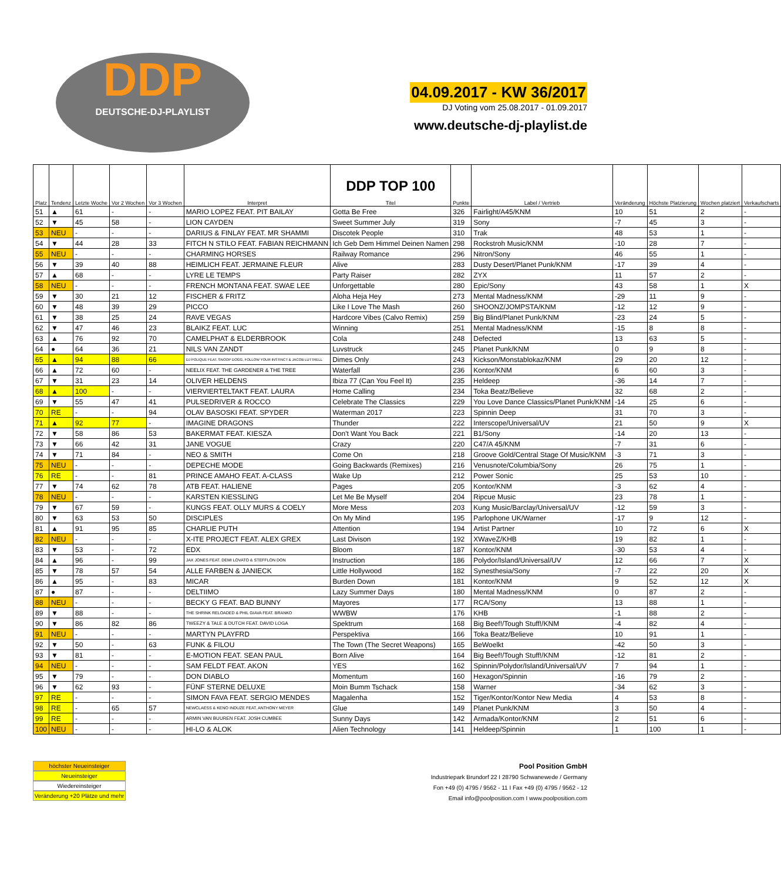DDP
DEUTSCHE-DJ-PLAYLIST
04.09.2017 - KW 36/2017
DJ Voting vom 25.08.2017 - 01.09.2017
www.deutsche-dj-playlist.de
| Platz | Tendenz | Letzte Woche | Vor 2 Wochen | Vor 3 Wochen | Interpret | DDP TOP 100 Titel | Punkte | Label / Vertrieb | Veränderung | Höchste Platzierung | Wochen platziert | Verkaufscharts |
| --- | --- | --- | --- | --- | --- | --- | --- | --- | --- | --- | --- | --- |
| 51 | ▲ | 61 | - | - | MARIO LOPEZ FEAT. PIT BAILAY | Gotta Be Free | 326 | Fairlight/A45/KNM | 10 | 51 | 2 | - |
| 52 | ▼ | 45 | 58 | - | LION CAYDEN | Sweet Summer July | 319 | Sony | -7 | 45 | 3 | - |
| 53 | NEU | - | - | - | DARIUS & FINLAY FEAT. MR SHAMMI | Discotek People | 310 | Trak | 48 | 53 | 1 | - |
| 54 | ▼ | 44 | 28 | 33 | FITCH N STILO FEAT. FABIAN REICHMANN | Ich Geb Dem Himmel Deinen Namen | 298 | Rockstroh Music/KNM | -10 | 28 | 7 | - |
| 55 | NEU | - | - | - | CHARMING HORSES | Railway Romance | 296 | Nitron/Sony | 46 | 55 | 1 | - |
| 56 | ▼ | 39 | 40 | 88 | HEIMLICH FEAT. JERMAINE FLEUR | Alive | 283 | Dusty Desert/Planet Punk/KNM | -17 | 39 | 4 | - |
| 57 | ▲ | 68 | - | - | LYRE LE TEMPS | Party Raiser | 282 | ZYX | 11 | 57 | 2 | - |
| 58 | NEU | - | - | - | FRENCH MONTANA FEAT. SWAE LEE | Unforgettable | 280 | Epic/Sony | 43 | 58 | 1 | X |
| 59 | ▼ | 30 | 21 | 12 | FISCHER & FRITZ | Aloha Heja Hey | 273 | Mental Madness/KNM | -29 | 11 | 9 | - |
| 60 | ▼ | 48 | 39 | 29 | PICCO | Like I Love The Mash | 260 | SHOONZ/JOMPSTA/KNM | -12 | 12 | 9 | - |
| 61 | ▼ | 38 | 25 | 24 | RAVE VEGAS | Hardcore Vibes (Calvo Remix) | 259 | Big Blind/Planet Punk/KNM | -23 | 24 | 5 | - |
| 62 | ▼ | 47 | 46 | 23 | BLAIKZ FEAT. LUC | Winning | 251 | Mental Madness/KNM | -15 | 8 | 8 | - |
| 63 | ▲ | 76 | 92 | 70 | CAMELPHAT & ELDERBROOK | Cola | 248 | Defected | 13 | 63 | 5 | - |
| 64 | ● | 64 | 36 | 21 | NILS VAN ZANDT | Luvstruck | 245 | Planet Punk/KNM | 0 | 9 | 8 | - |
| 65 | ▲ | 94 | 88 | 66 | DJ POLIQUE FEAT. SNOOP DOGG, FOLLOW YOUR INSTINCT & JACOB LUTTRELL | Dimes Only | 243 | Kickson/Monstablokaz/KNM | 29 | 20 | 12 | - |
| 66 | ▲ | 72 | 60 | - | NEELIX FEAT. THE GARDENER & THE TREE | Waterfall | 236 | Kontor/KNM | 6 | 60 | 3 | - |
| 67 | ▼ | 31 | 23 | 14 | OLIVER HELDENS | Ibiza 77 (Can You Feel It) | 235 | Heldeep | -36 | 14 | 7 | - |
| 68 | ▲ | 100 | - | - | VIERVIERTELTAKT FEAT. LAURA | Home Calling | 234 | Toka Beatz/Believe | 32 | 68 | 2 | - |
| 69 | ▼ | 55 | 47 | 41 | PULSEDRIVER & ROCCO | Celebrate The Classics | 229 | You Love Dance Classics/Planet Punk/KNM | -14 | 25 | 6 | - |
| 70 | RE | - | - | 94 | OLAV BASOSKI FEAT. SPYDER | Waterman 2017 | 223 | Spinnin Deep | 31 | 70 | 3 | - |
| 71 | ▲ | 92 | 77 | - | IMAGINE DRAGONS | Thunder | 222 | Interscope/Universal/UV | 21 | 50 | 9 | X |
| 72 | ▼ | 58 | 86 | 53 | BAKERMAT FEAT. KIESZA | Don't Want You Back | 221 | B1/Sony | -14 | 20 | 13 | - |
| 73 | ▼ | 66 | 42 | 31 | JANE VOGUE | Crazy | 220 | C47/A 45/KNM | -7 | 31 | 6 | - |
| 74 | ▼ | 71 | 84 | - | NEO & SMITH | Come On | 218 | Groove Gold/Central Stage Of Music/KNM | -3 | 71 | 3 | - |
| 75 | NEU | - | - | - | DEPECHE MODE | Going Backwards (Remixes) | 216 | Venusnote/Columbia/Sony | 26 | 75 | 1 | - |
| 76 | RE | - | - | 81 | PRINCE AMAHO FEAT. A-CLASS | Wake Up | 212 | Power Sonic | 25 | 53 | 10 | - |
| 77 | ▼ | 74 | 62 | 78 | ATB FEAT. HALIENE | Pages | 205 | Kontor/KNM | -3 | 62 | 4 | - |
| 78 | NEU | - | - | - | KARSTEN KIESSLING | Let Me Be Myself | 204 | Ripcue Music | 23 | 78 | 1 | - |
| 79 | ▼ | 67 | 59 | - | KUNGS FEAT. OLLY MURS & COELY | More Mess | 203 | Kung Music/Barclay/Universal/UV | -12 | 59 | 3 | - |
| 80 | ▼ | 63 | 53 | 50 | DISCIPLES | On My Mind | 195 | Parlophone UK/Warner | -17 | 9 | 12 | - |
| 81 | ▲ | 91 | 95 | 85 | CHARLIE PUTH | Attention | 194 | Artist Partner | 10 | 72 | 6 | X |
| 82 | NEU | - | - | - | X-ITE PROJECT FEAT. ALEX GREX | Last Divison | 192 | XWaveZ/KHB | 19 | 82 | 1 | - |
| 83 | ▼ | 53 | - | 72 | EDX | Bloom | 187 | Kontor/KNM | -30 | 53 | 4 | - |
| 84 | ▲ | 96 | - | 99 | JAX JONES FEAT. DEMI LOVATO & STEFFLON DON | Instruction | 186 | Polydor/Island/Universal/UV | 12 | 66 | 7 | X |
| 85 | ▼ | 78 | 57 | 54 | ALLE FARBEN & JANIECK | Little Hollywood | 182 | Synesthesia/Sony | -7 | 22 | 20 | X |
| 86 | ▲ | 95 | - | 83 | MICAR | Burden Down | 181 | Kontor/KNM | 9 | 52 | 12 | X |
| 87 | ● | 87 | - | - | DELTIIMO | Lazy Summer Days | 180 | Mental Madness/KNM | 0 | 87 | 2 | - |
| 88 | NEU | - | - | - | BECKY G FEAT. BAD BUNNY | Mayores | 177 | RCA/Sony | 13 | 88 | 1 | - |
| 89 | ▼ | 88 | - | - | THE SHRINK RELOADED & PHIL GIAVA FEAT. BRANKO | WWBW | 176 | KHB | -1 | 88 | 2 | - |
| 90 | ▼ | 86 | 82 | 86 | TWEEZY & TALE & DUTCH FEAT. DAVID LOGA | Spektrum | 168 | Big Beef!/Tough Stuff!/KNM | -4 | 82 | 4 | - |
| 91 | NEU | - | - | - | MARTYN PLAYFRD | Perspektiva | 166 | Toka Beatz/Believe | 10 | 91 | 1 | - |
| 92 | ▼ | 50 | - | 63 | FUNK & FILOU | The Town (The Secret Weapons) | 165 | BeWoelkt | -42 | 50 | 3 | - |
| 93 | ▼ | 81 | - | - | E-MOTION FEAT. SEAN PAUL | Born Alive | 164 | Big Beef!/Tough Stuff!/KNM | -12 | 81 | 2 | - |
| 94 | NEU | - | - | - | SAM FELDT FEAT. AKON | YES | 162 | Spinnin/Polydor/Island/Universal/UV | 7 | 94 | 1 | - |
| 95 | ▼ | 79 | - | - | DON DIABLO | Momentum | 160 | Hexagon/Spinnin | -16 | 79 | 2 | - |
| 96 | ▼ | 62 | 93 | - | FÜNF STERNE DELUXE | Moin Bumm Tschack | 158 | Warner | -34 | 62 | 3 | - |
| 97 | RE | - | - | - | SIMON FAVA FEAT. SERGIO MENDES | Magalenha | 152 | Tiger/Kontor/Kontor New Media | 4 | 53 | 8 | - |
| 98 | RE | - | 65 | 57 | NEWCLAESS & KENO INDUZE FEAT. ANTHONY MEYER | Glue | 149 | Planet Punk/KNM | 3 | 50 | 4 | - |
| 99 | RE | - | - | - | ARMIN VAN BUUREN FEAT. JOSH CUMBEE | Sunny Days | 142 | Armada/Kontor/KNM | 2 | 51 | 6 | - |
| 100 | NEU | - | - | - | HI-LO & ALOK | Alien Technology | 141 | Heldeep/Spinnin | 1 | 100 | 1 | - |
höchster Neueinsteiger
Neueinsteiger
Wiedereinsteiger
Veränderung +20 Plätze und mehr
Pool Position GmbH
Industriepark Brundorf 22 I 28790 Schwanewede / Germany
Fon +49 (0) 4795 / 9562 - 11 I Fax +49 (0) 4795 / 9562 - 12
Email info@poolposition.com I www.poolposition.com